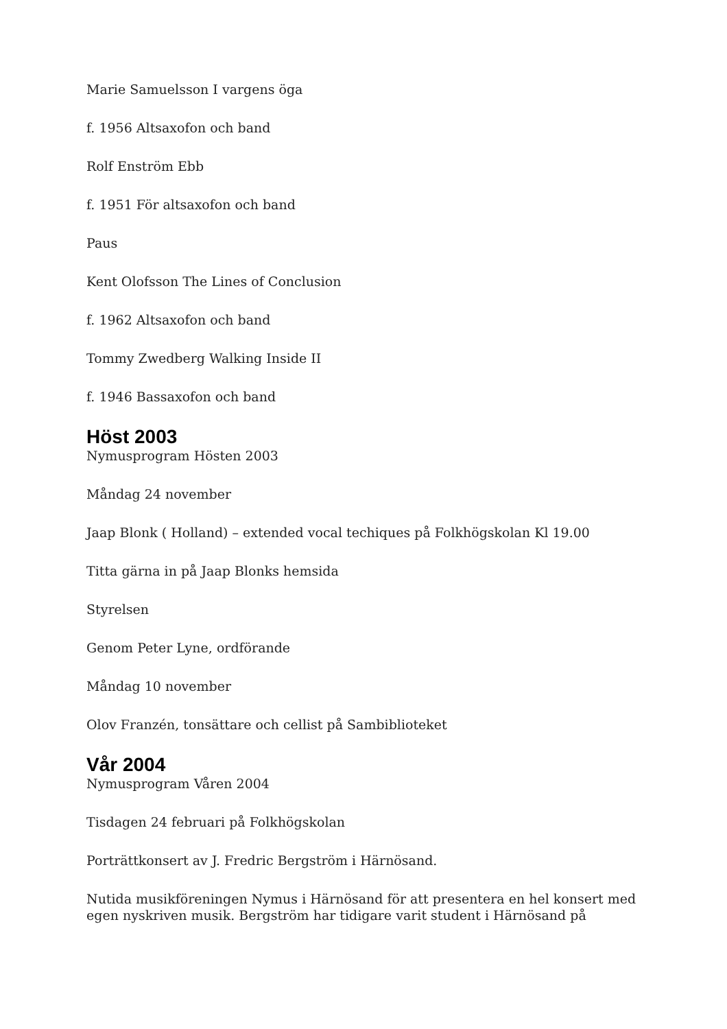Marie Samuelsson I vargens öga
f. 1956 Altsaxofon och band
Rolf Enström Ebb
f. 1951 För altsaxofon och band
Paus
Kent Olofsson The Lines of Conclusion
f. 1962 Altsaxofon och band
Tommy Zwedberg Walking Inside II
f. 1946 Bassaxofon och band
Höst 2003
Nymusprogram Hösten 2003
Måndag 24 november
Jaap Blonk ( Holland) – extended vocal techiques på Folkhögskolan Kl 19.00
Titta gärna in på Jaap Blonks hemsida
Styrelsen
Genom Peter Lyne, ordförande
Måndag 10 november
Olov Franzén, tonsättare och cellist på Sambiblioteket
Vår 2004
Nymusprogram Våren 2004
Tisdagen 24 februari på Folkhögskolan
Porträttkonsert av J. Fredric Bergström i Härnösand.
Nutida musikföreningen Nymus i Härnösand för att presentera en hel konsert med egen nyskriven musik. Bergström har tidigare varit student i Härnösand på